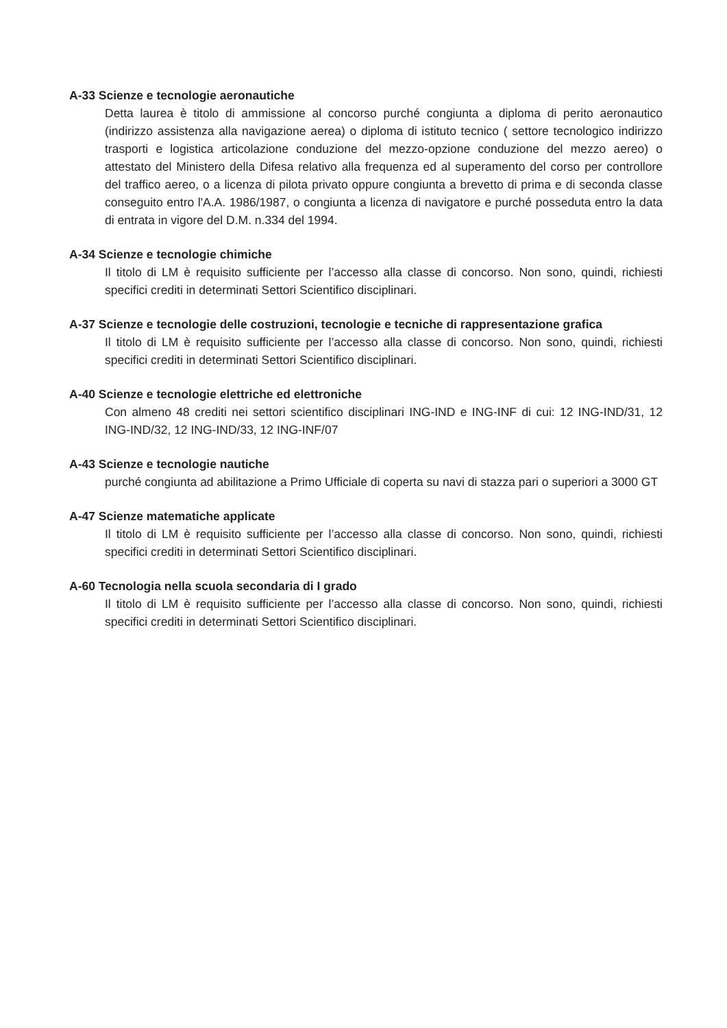A-33 Scienze e tecnologie aeronautiche
Detta laurea è titolo di ammissione al concorso purché congiunta a diploma di perito aeronautico (indirizzo assistenza alla navigazione aerea) o diploma di istituto tecnico ( settore tecnologico indirizzo trasporti e logistica articolazione conduzione del mezzo-opzione conduzione del mezzo aereo) o attestato del Ministero della Difesa relativo alla frequenza ed al superamento del corso per controllore del traffico aereo, o a licenza di pilota privato oppure congiunta a brevetto di prima e di seconda classe conseguito entro l'A.A. 1986/1987, o congiunta a licenza di navigatore e purché posseduta entro la data di entrata in vigore del D.M. n.334 del 1994.
A-34 Scienze e tecnologie chimiche
Il titolo di LM è requisito sufficiente per l’accesso alla classe di concorso. Non sono, quindi, richiesti specifici crediti in determinati Settori Scientifico disciplinari.
A-37 Scienze e tecnologie delle costruzioni, tecnologie e tecniche di rappresentazione grafica
Il titolo di LM è requisito sufficiente per l’accesso alla classe di concorso. Non sono, quindi, richiesti specifici crediti in determinati Settori Scientifico disciplinari.
A-40 Scienze e tecnologie elettriche ed elettroniche
Con almeno 48 crediti nei settori scientifico disciplinari ING-IND e ING-INF di cui: 12 ING-IND/31, 12 ING-IND/32, 12 ING-IND/33, 12 ING-INF/07
A-43 Scienze e tecnologie nautiche
purché congiunta ad abilitazione a Primo Ufficiale di coperta su navi di stazza pari o superiori a 3000 GT
A-47 Scienze matematiche applicate
Il titolo di LM è requisito sufficiente per l’accesso alla classe di concorso. Non sono, quindi, richiesti specifici crediti in determinati Settori Scientifico disciplinari.
A-60 Tecnologia nella scuola secondaria di I grado
Il titolo di LM è requisito sufficiente per l’accesso alla classe di concorso. Non sono, quindi, richiesti specifici crediti in determinati Settori Scientifico disciplinari.